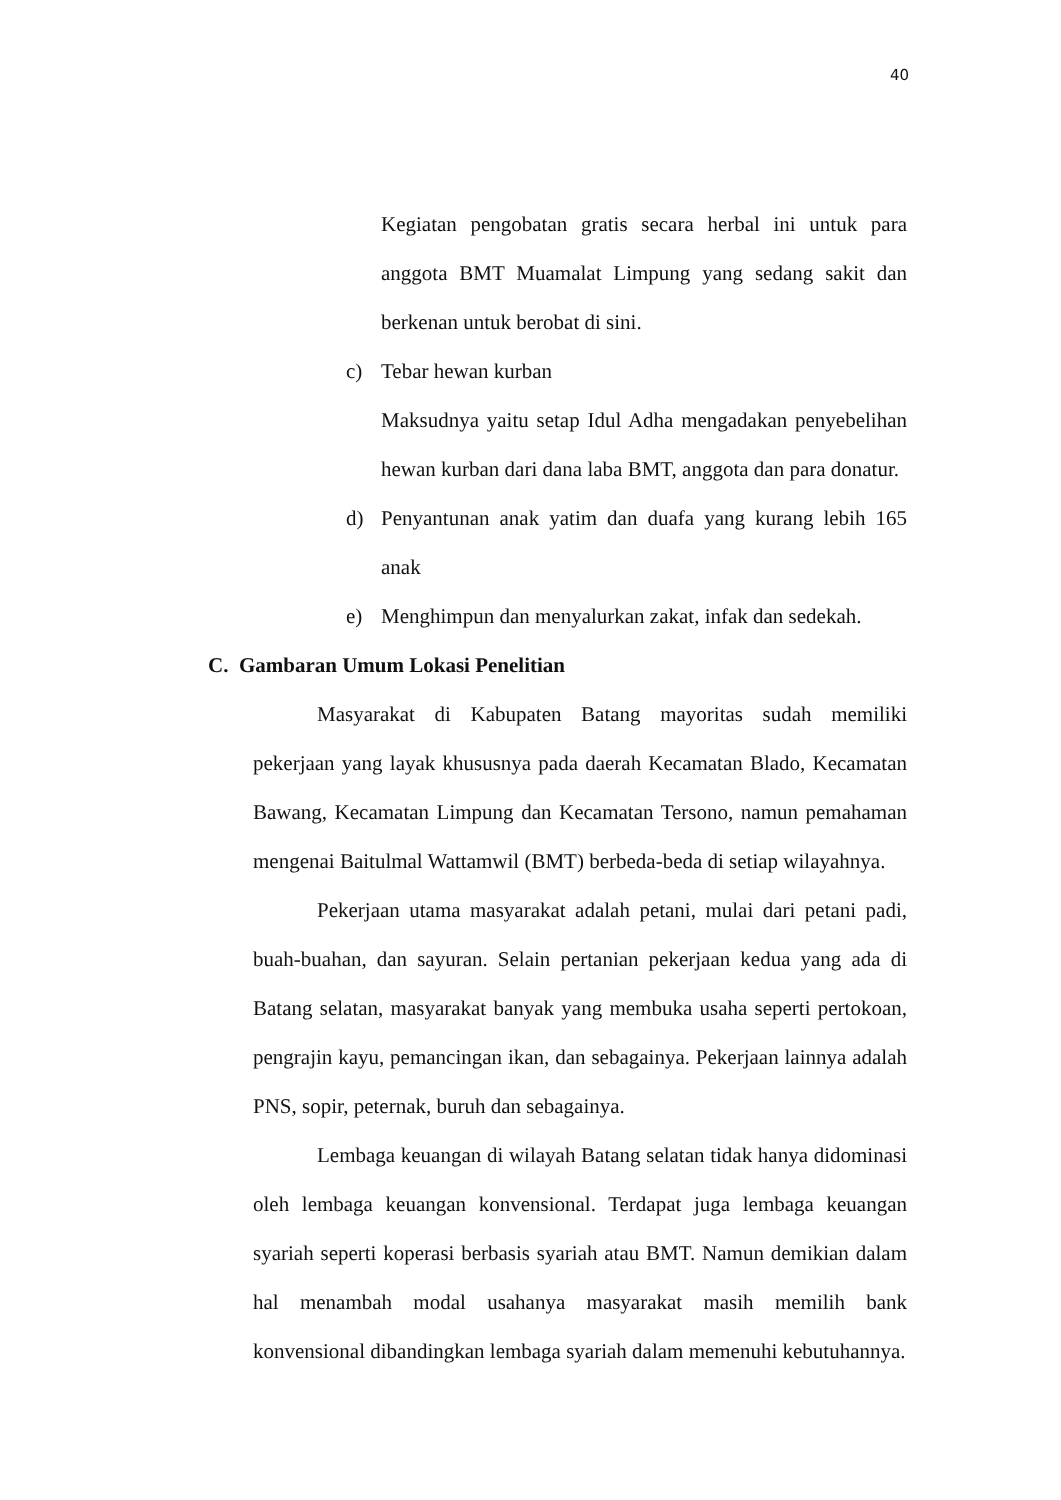40
Kegiatan pengobatan gratis secara herbal ini untuk para anggota BMT Muamalat Limpung yang sedang sakit dan berkenan untuk berobat di sini.
c) Tebar hewan kurban
Maksudnya yaitu setap Idul Adha mengadakan penyebelihan hewan kurban dari dana laba BMT, anggota dan para donatur.
d) Penyantunan anak yatim dan duafa yang kurang lebih 165 anak
e) Menghimpun dan menyalurkan zakat, infak dan sedekah.
C. Gambaran Umum Lokasi Penelitian
Masyarakat di Kabupaten Batang mayoritas sudah memiliki pekerjaan yang layak khususnya pada daerah Kecamatan Blado, Kecamatan Bawang, Kecamatan Limpung dan Kecamatan Tersono, namun pemahaman mengenai Baitulmal Wattamwil (BMT) berbeda-beda di setiap wilayahnya.
Pekerjaan utama masyarakat adalah petani, mulai dari petani padi, buah-buahan, dan sayuran. Selain pertanian pekerjaan kedua yang ada di Batang selatan, masyarakat banyak yang membuka usaha seperti pertokoan, pengrajin kayu, pemancingan ikan, dan sebagainya. Pekerjaan lainnya adalah PNS, sopir, peternak, buruh dan sebagainya.
Lembaga keuangan di wilayah Batang selatan tidak hanya didominasi oleh lembaga keuangan konvensional. Terdapat juga lembaga keuangan syariah seperti koperasi berbasis syariah atau BMT. Namun demikian dalam hal menambah modal usahanya masyarakat masih memilih bank konvensional dibandingkan lembaga syariah dalam memenuhi kebutuhannya.